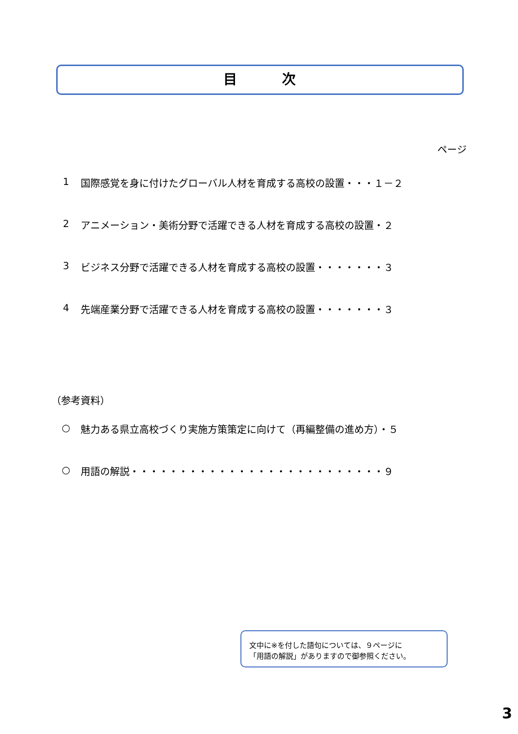目　　　次
ページ
1 国際感覚を身に付けたグローバル人材を育成する高校の設置・・・１－２
2 アニメーション・美術分野で活躍できる人材を育成する高校の設置・２
3 ビジネス分野で活躍できる人材を育成する高校の設置・・・・・・・３
4 先端産業分野で活躍できる人材を育成する高校の設置・・・・・・・３
（参考資料）
○ 魅力ある県立高校づくり実施方策策定に向けて（再編整備の進め方）・５
○ 用語の解説・・・・・・・・・・・・・・・・・・・・・・・・・・９
文中に※を付した語句については、９ページに
「用語の解説」がありますので御参照ください。
3